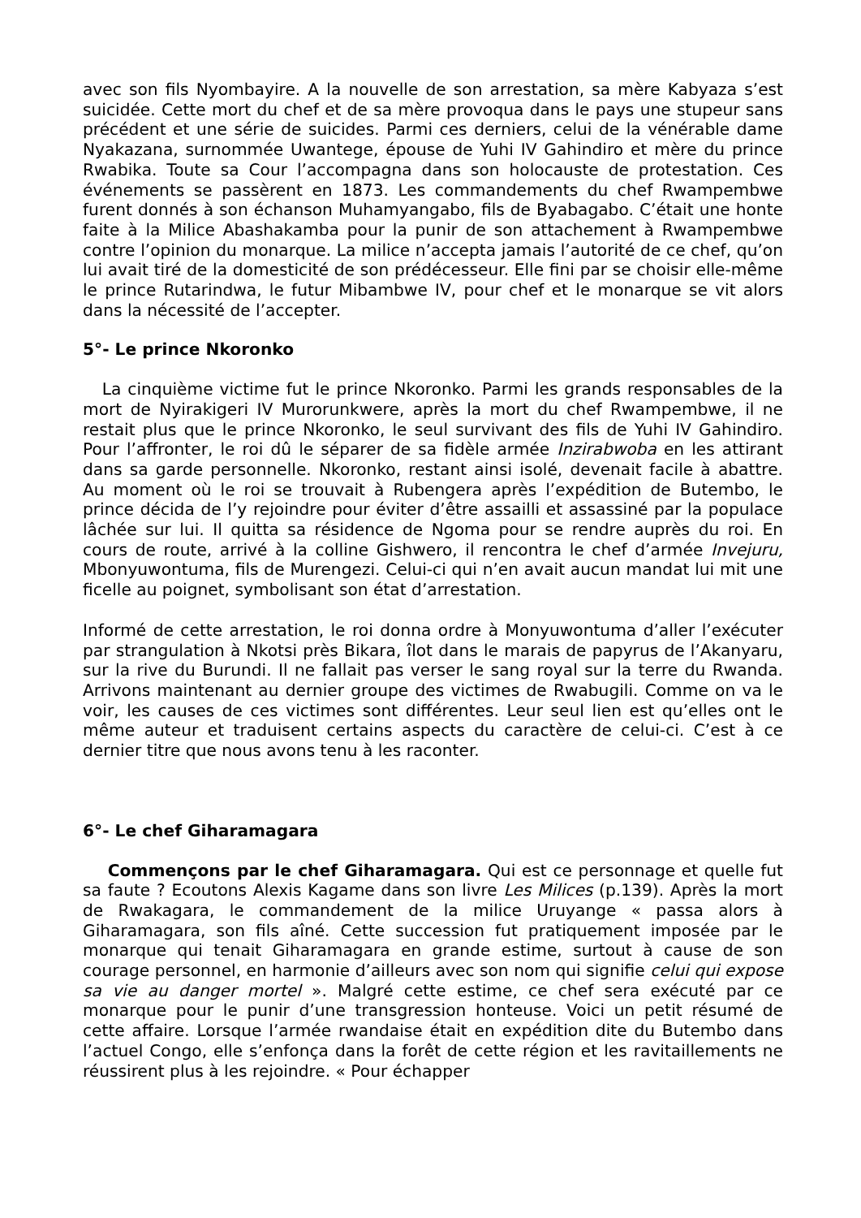avec son fils Nyombayire. A la nouvelle de son arrestation, sa mère Kabyaza s’est suicidée. Cette mort du chef et de sa mère provoqua dans le pays une stupeur sans précédent et une série de suicides. Parmi ces derniers, celui de la vénérable dame Nyakazana, surnommée Uwantege, épouse de Yuhi IV Gahindiro et mère du prince Rwabika. Toute sa Cour l’accompagna dans son holocauste de protestation. Ces événements se passèrent en 1873. Les commandements du chef Rwampembwe furent donnés à son échanson Muhamyangabo, fils de Byabagabo. C’était une honte faite à la Milice Abashakamba pour la punir de son attachement à Rwampembwe contre l’opinion du monarque. La milice n’accepta jamais l’autorité de ce chef, qu’on lui avait tiré de la domesticité de son prédécesseur. Elle fini par se choisir elle-même le prince Rutarindwa, le futur Mibambwe IV, pour chef et le monarque se vit alors dans la nécessité de l’accepter.
5°- Le prince Nkoronko
La cinquième victime fut le prince Nkoronko. Parmi les grands responsables de la mort de Nyirakigeri IV Murorunkwere, après la mort du chef Rwampembwe, il ne restait plus que le prince Nkoronko, le seul survivant des fils de Yuhi IV Gahindiro. Pour l’affronter, le roi dû le séparer de sa fidèle armée Inzirabwoba en les attirant dans sa garde personnelle. Nkoronko, restant ainsi isolé, devenait facile à abattre. Au moment où le roi se trouvait à Rubengera après l’expédition de Butembo, le prince décida de l’y rejoindre pour éviter d’être assailli et assassiné par la populace lâchée sur lui. Il quitta sa résidence de Ngoma pour se rendre auprès du roi. En cours de route, arrivé à la colline Gishwero, il rencontra le chef d’armée Invejuru, Mbonyuwontuma, fils de Murengezi. Celui-ci qui n’en avait aucun mandat lui mit une ficelle au poignet, symbolisant son état d’arrestation.
Informé de cette arrestation, le roi donna ordre à Monyuwontuma d’aller l’exécuter par strangulation à Nkotsi près Bikara, îlot dans le marais de papyrus de l’Akanyaru, sur la rive du Burundi. Il ne fallait pas verser le sang royal sur la terre du Rwanda. Arrivons maintenant au dernier groupe des victimes de Rwabugili. Comme on va le voir, les causes de ces victimes sont différentes. Leur seul lien est qu’elles ont le même auteur et traduisent certains aspects du caractère de celui-ci. C’est à ce dernier titre que nous avons tenu à les raconter.
6°- Le chef Giharamagara
Commençons par le chef Giharamagara. Qui est ce personnage et quelle fut sa faute ? Ecoutons Alexis Kagame dans son livre Les Milices (p.139). Après la mort de Rwakagara, le commandement de la milice Uruyange « passa alors à Giharamagara, son fils aîné. Cette succession fut pratiquement imposée par le monarque qui tenait Giharamagara en grande estime, surtout à cause de son courage personnel, en harmonie d’ailleurs avec son nom qui signifie celui qui expose sa vie au danger mortel ». Malgré cette estime, ce chef sera exécuté par ce monarque pour le punir d’une transgression honteuse. Voici un petit résumé de cette affaire. Lorsque l’armée rwandaise était en expédition dite du Butembo dans l’actuel Congo, elle s’enfonça dans la forêt de cette région et les ravitaillements ne réussirent plus à les rejoindre. « Pour échapper